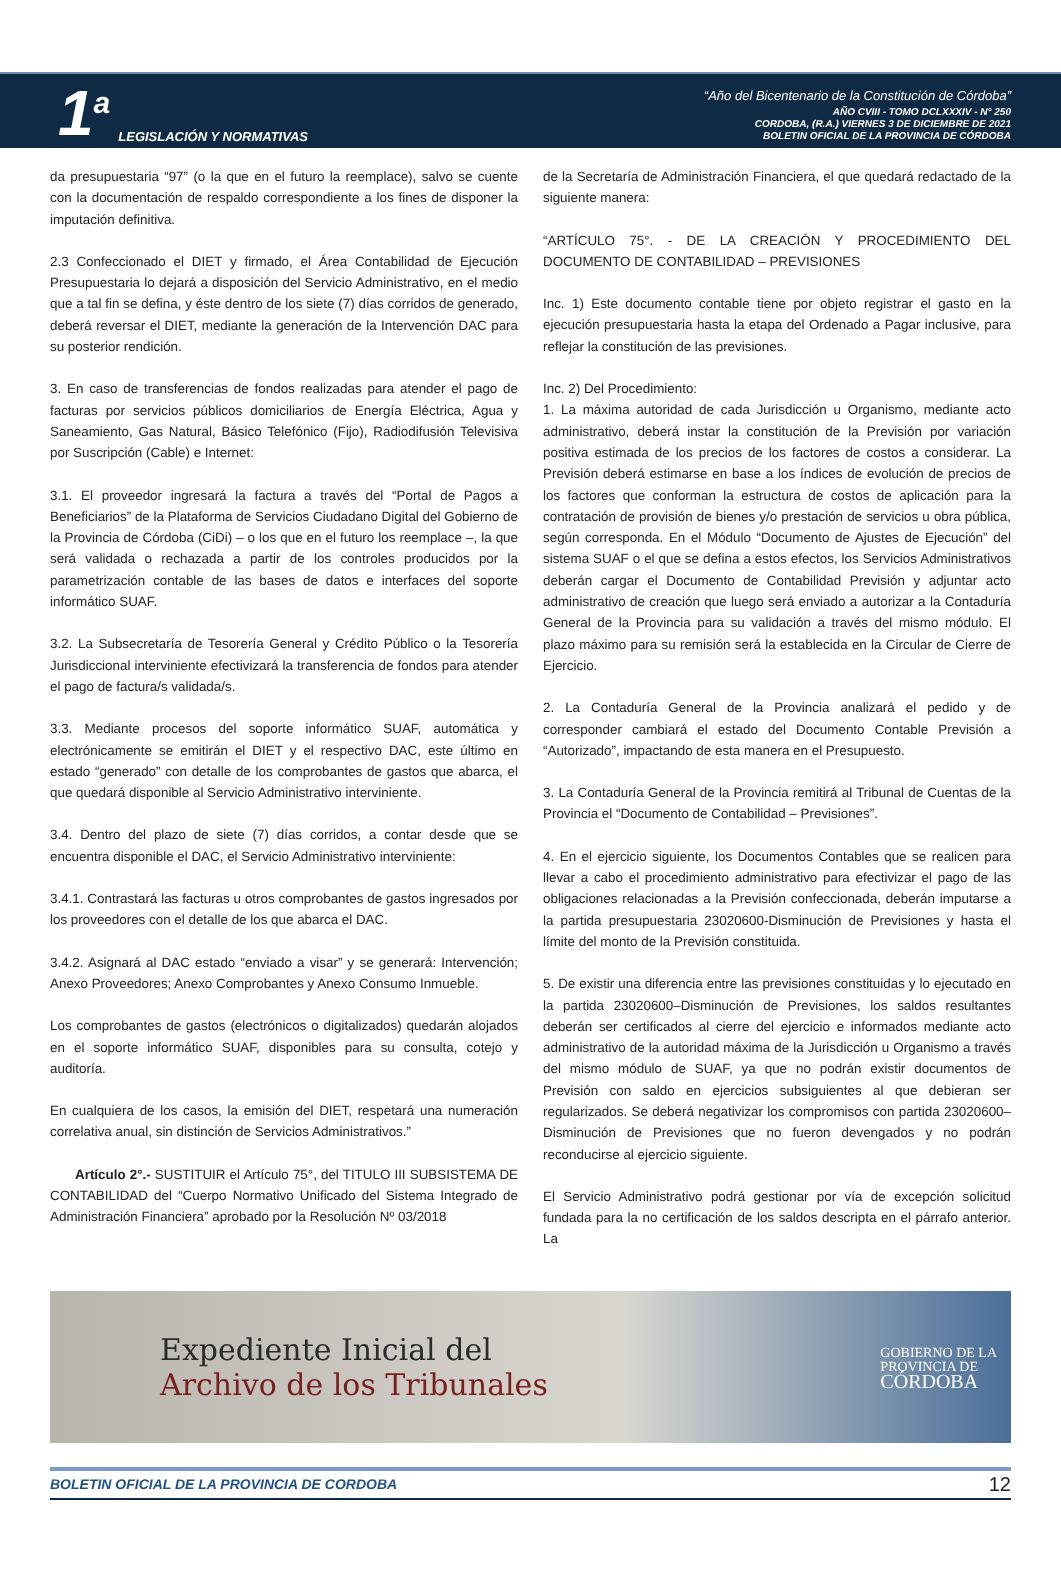1<sup>a</sup>
LEGISLACIÓN Y NORMATIVAS
“Año del Bicentenario de la Constitución de Córdoba”
AÑO CVIII - TOMO DCLXXXIV - N° 250
CORDOBA, (R.A.) VIERNES 3 DE DICIEMBRE DE 2021
BOLETIN OFICIAL DE LA PROVINCIA DE CÓRDOBA
da presupuestaria “97” (o la que en el futuro la reemplace), salvo se cuente con la documentación de respaldo correspondiente a los fines de disponer la imputación definitiva.
2.3 Confeccionado el DIET y firmado, el Área Contabilidad de Ejecución Presupuestaria lo dejará a disposición del Servicio Administrativo, en el medio que a tal fin se defina, y éste dentro de los siete (7) días corridos de generado, deberá reversar el DIET, mediante la generación de la Intervención DAC para su posterior rendición.
3. En caso de transferencias de fondos realizadas para atender el pago de facturas por servicios públicos domiciliarios de Energía Eléctrica, Agua y Saneamiento, Gas Natural, Básico Telefónico (Fijo), Radiodifusión Televisiva por Suscripción (Cable) e Internet:
3.1. El proveedor ingresará la factura a través del “Portal de Pagos a Beneficiarios” de la Plataforma de Servicios Ciudadano Digital del Gobierno de la Provincia de Córdoba (CiDi) – o los que en el futuro los reemplace –, la que será validada o rechazada a partir de los controles producidos por la parametrización contable de las bases de datos e interfaces del soporte informático SUAF.
3.2. La Subsecretaría de Tesorería General y Crédito Público o la Tesorería Jurisdiccional interviniente efectivizará la transferencia de fondos para atender el pago de factura/s validada/s.
3.3. Mediante procesos del soporte informático SUAF, automática y electrónicamente se emitirán el DIET y el respectivo DAC, este último en estado “generado” con detalle de los comprobantes de gastos que abarca, el que quedará disponible al Servicio Administrativo interviniente.
3.4. Dentro del plazo de siete (7) días corridos, a contar desde que se encuentra disponible el DAC, el Servicio Administrativo interviniente:
3.4.1. Contrastará las facturas u otros comprobantes de gastos ingresados por los proveedores con el detalle de los que abarca el DAC.
3.4.2. Asignará al DAC estado “enviado a visar” y se generará: Intervención; Anexo Proveedores; Anexo Comprobantes y Anexo Consumo Inmueble.
Los comprobantes de gastos (electrónicos o digitalizados) quedarán alojados en el soporte informático SUAF, disponibles para su consulta, cotejo y auditoría.
En cualquiera de los casos, la emisión del DIET, respetará una numeración correlativa anual, sin distinción de Servicios Administrativos.”
Artículo 2°.- SUSTITUIR el Artículo 75°, del TITULO III SUBSISTEMA DE CONTABILIDAD del “Cuerpo Normativo Unificado del Sistema Integrado de Administración Financiera” aprobado por la Resolución Nº 03/2018
de la Secretaría de Administración Financiera, el que quedará redactado de la siguiente manera:
“ARTÍCULO 75°. - DE LA CREACIÓN Y PROCEDIMIENTO DEL DOCUMENTO DE CONTABILIDAD – PREVISIONES
Inc. 1) Este documento contable tiene por objeto registrar el gasto en la ejecución presupuestaria hasta la etapa del Ordenado a Pagar inclusive, para reflejar la constitución de las previsiones.
Inc. 2) Del Procedimiento:
1. La máxima autoridad de cada Jurisdicción u Organismo, mediante acto administrativo, deberá instar la constitución de la Previsión por variación positiva estimada de los precios de los factores de costos a considerar. La Previsión deberá estimarse en base a los índices de evolución de precios de los factores que conforman la estructura de costos de aplicación para la contratación de provisión de bienes y/o prestación de servicios u obra pública, según corresponda. En el Módulo “Documento de Ajustes de Ejecución” del sistema SUAF o el que se defina a estos efectos, los Servicios Administrativos deberán cargar el Documento de Contabilidad Previsión y adjuntar acto administrativo de creación que luego será enviado a autorizar a la Contaduría General de la Provincia para su validación a través del mismo módulo. El plazo máximo para su remisión será la establecida en la Circular de Cierre de Ejercicio.
2. La Contaduría General de la Provincia analizará el pedido y de corresponder cambiará el estado del Documento Contable Previsión a “Autorizado”, impactando de esta manera en el Presupuesto.
3. La Contaduría General de la Provincia remitirá al Tribunal de Cuentas de la Provincia el “Documento de Contabilidad – Previsiones”.
4. En el ejercicio siguiente, los Documentos Contables que se realicen para llevar a cabo el procedimiento administrativo para efectivizar el pago de las obligaciones relacionadas a la Previsión confeccionada, deberán imputarse a la partida presupuestaria 23020600-Disminución de Previsiones y hasta el límite del monto de la Previsión constituida.
5. De existir una diferencia entre las previsiones constituidas y lo ejecutado en la partida 23020600–Disminución de Previsiones, los saldos resultantes deberán ser certificados al cierre del ejercicio e informados mediante acto administrativo de la autoridad máxima de la Jurisdicción u Organismo a través del mismo módulo de SUAF, ya que no podrán existir documentos de Previsión con saldo en ejercicios subsiguientes al que debieran ser regularizados. Se deberá negativizar los compromisos con partida 23020600–Disminución de Previsiones que no fueron devengados y no podrán reconducirse al ejercicio siguiente.
El Servicio Administrativo podrá gestionar por vía de excepción solicitud fundada para la no certificación de los saldos descripta en el párrafo anterior. La
Expediente Inicial del
Archivo de los Tribunales
GOBIERNO DE LA
PROVINCIA DE
CÓRDOBA
BOLETIN OFICIAL DE LA PROVINCIA DE CORDOBA 12